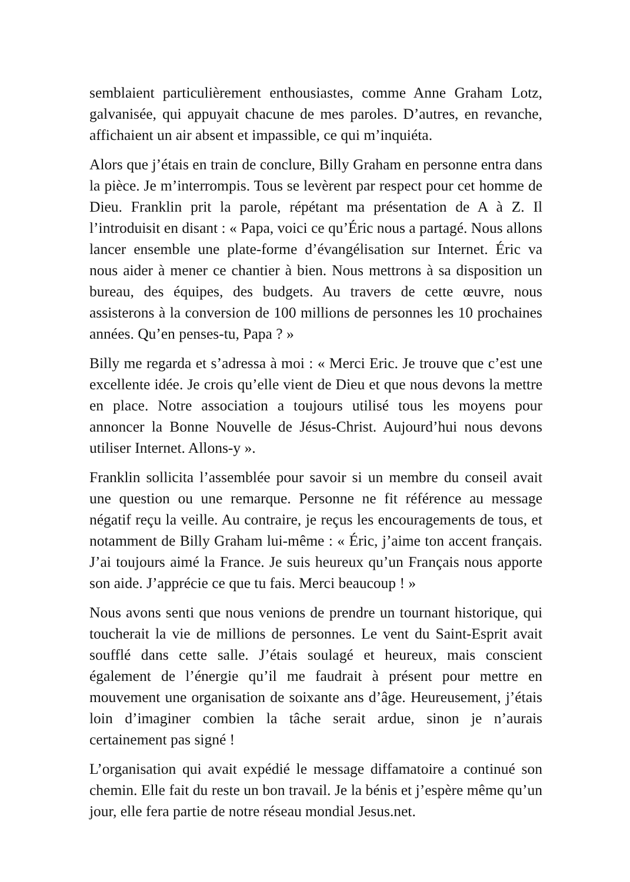semblaient particulièrement enthousiastes, comme Anne Graham Lotz, galvanisée, qui appuyait chacune de mes paroles. D’autres, en revanche, affichaient un air absent et impassible, ce qui m’inquiéta.
Alors que j’étais en train de conclure, Billy Graham en personne entra dans la pièce. Je m’interrompis. Tous se levèrent par respect pour cet homme de Dieu. Franklin prit la parole, répétant ma présentation de A à Z. Il l’introduisit en disant : « Papa, voici ce qu’Éric nous a partagé. Nous allons lancer ensemble une plate-forme d’évangélisation sur Internet. Éric va nous aider à mener ce chantier à bien. Nous mettrons à sa disposition un bureau, des équipes, des budgets. Au travers de cette œuvre, nous assisterons à la conversion de 100 millions de personnes les 10 prochaines années. Qu’en penses-tu, Papa ? »
Billy me regarda et s’adressa à moi : « Merci Eric. Je trouve que c’est une excellente idée. Je crois qu’elle vient de Dieu et que nous devons la mettre en place. Notre association a toujours utilisé tous les moyens pour annoncer la Bonne Nouvelle de Jésus-Christ. Aujourd’hui nous devons utiliser Internet. Allons-y ».
Franklin sollicita l’assemblée pour savoir si un membre du conseil avait une question ou une remarque. Personne ne fit référence au message négatif reçu la veille. Au contraire, je reçus les encouragements de tous, et notamment de Billy Graham lui-même : « Éric, j’aime ton accent français. J’ai toujours aimé la France. Je suis heureux qu’un Français nous apporte son aide. J’apprécie ce que tu fais. Merci beaucoup ! »
Nous avons senti que nous venions de prendre un tournant historique, qui toucherait la vie de millions de personnes. Le vent du Saint-Esprit avait soufflé dans cette salle. J’étais soulagé et heureux, mais conscient également de l’énergie qu’il me faudrait à présent pour mettre en mouvement une organisation de soixante ans d’âge. Heureusement, j’étais loin d’imaginer combien la tâche serait ardue, sinon je n’aurais certainement pas signé !
L’organisation qui avait expédié le message diffamatoire a continué son chemin. Elle fait du reste un bon travail. Je la bénis et j’espère même qu’un jour, elle fera partie de notre réseau mondial Jesus.net.